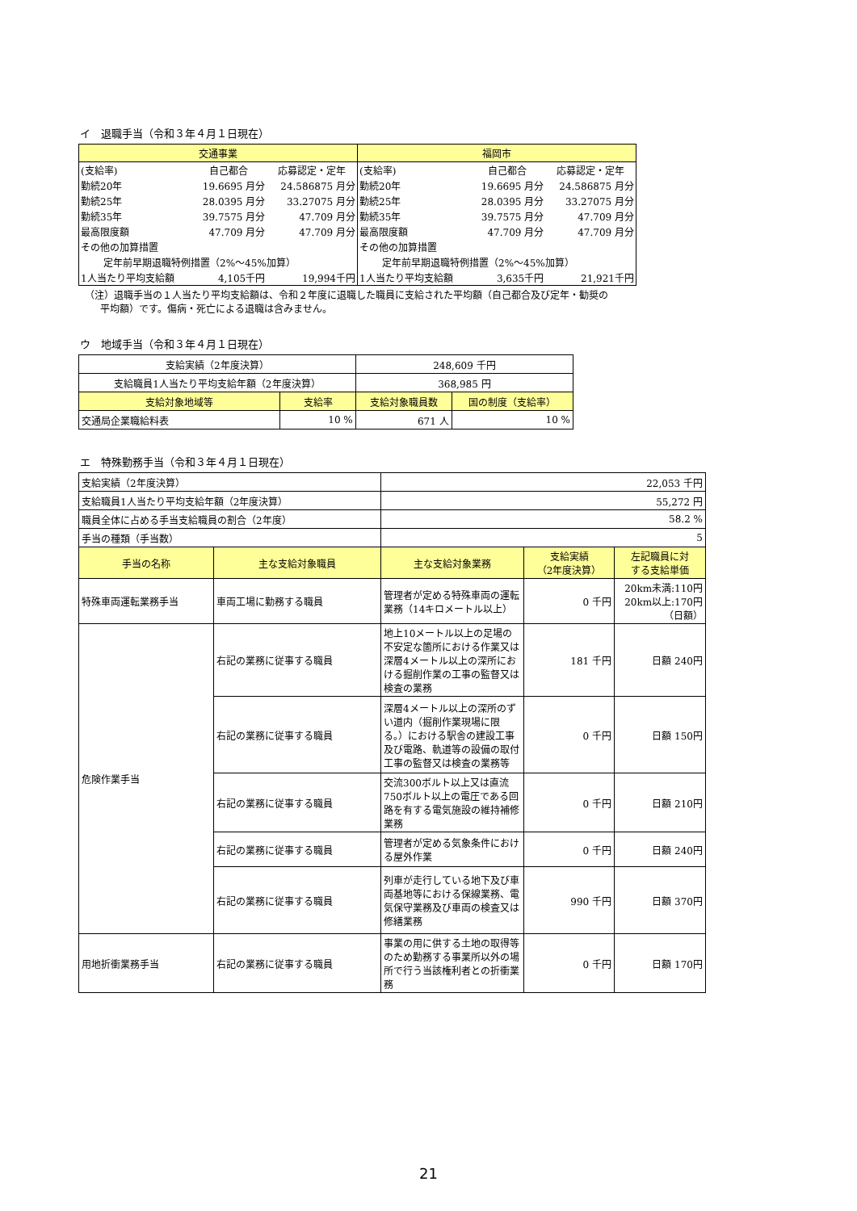イ　退職手当（令和３年４月１日現在）
| 交通事業 | 福岡市 |
| --- | --- |
| / (支給率) / 自己都合 / 応募認定・定年 / / 勤続20年 / 19.6695 月分 / 24.586875 月分 / / 勤続25年 / 28.0395 月分 / 33.27075 月分 / / 勤続35年 / 39.7575 月分 / 47.709 月分 / / 最高限度額 / 47.709 月分 / 47.709 月分 / / その他の加算措置 / / / / 定年前早期退職特例措置（2%～45%加算） / / / / 1人当たり平均支給額 / 4,105千円 / 19,994千円 / | / (支給率) / 自己都合 / 応募認定・定年 / / 勤続20年 / 19.6695 月分 / 24.586875 月分 / / 勤続25年 / 28.0395 月分 / 33.27075 月分 / / 勤続35年 / 39.7575 月分 / 47.709 月分 / / 最高限度額 / 47.709 月分 / 47.709 月分 / / その他の加算措置 / / / / 定年前早期退職特例措置（2%～45%加算） / / / / 1人当たり平均支給額 / 3,635千円 / 21,921千円 / |
（注）退職手当の１人当たり平均支給額は、令和２年度に退職した職員に支給された平均額（自己都合及び定年・勧奨の
平均額）です。傷病・死亡による退職は含みません。
ウ　地域手当（令和３年４月１日現在）
| 支給実績（2年度決算） | | 248,609 千円 | |
| 支給職員1人当たり平均支給年額（2年度決算） | | 368,985 円 | |
| 支給対象地域等 | 支給率 | 支給対象職員数 | 国の制度（支給率） |
| 交通局企業職給料表 | 10 % | 671 人 | 10 % |
エ　特殊勤務手当（令和３年４月１日現在）
| 支給実績（2年度決算） | | 22,053 千円 | | |
| 支給職員1人当たり平均支給年額（2年度決算） | | 55,272 円 | | |
| 職員全体に占める手当支給職員の割合（2年度） | | 58.2 % | | |
| 手当の種類（手当数） | | 5 | | |
| 手当の名称 | 主な支給対象職員 | 主な支給対象業務 | 支給実績 （2年度決算） | 左記職員に対 する支給単価 |
| 特殊車両運転業務手当 | 車両工場に勤務する職員 | 管理者が定める特殊車両の運転業務（14キロメートル以上） | 0 千円 | 20km未満:110円 20km以上:170円 （日額） |
| 危険作業手当 | 右記の業務に従事する職員 | 地上10メートル以上の足場の不安定な箇所における作業又は深層4メートル以上の深所における掘削作業の工事の監督又は検査の業務 | 181 千円 | 日額 240円 |
| | 右記の業務に従事する職員 | 深層4メートル以上の深所のずい道内（掘削作業現場に限る。）における駅舎の建設工事及び電路、軌道等の設備の取付工事の監督又は検査の業務等 | 0 千円 | 日額 150円 |
| | 右記の業務に従事する職員 | 交流300ボルト以上又は直流750ボルト以上の電圧である回路を有する電気施設の維持補修業務 | 0 千円 | 日額 210円 |
| | 右記の業務に従事する職員 | 管理者が定める気象条件における屋外作業 | 0 千円 | 日額 240円 |
| | 右記の業務に従事する職員 | 列車が走行している地下及び車両基地等における保線業務、電気保守業務及び車両の検査又は修繕業務 | 990 千円 | 日額 370円 |
| 用地折衝業務手当 | 右記の業務に従事する職員 | 事業の用に供する土地の取得等のため勤務する事業所以外の場所で行う当該権利者との折衝業務 | 0 千円 | 日額 170円 |
21